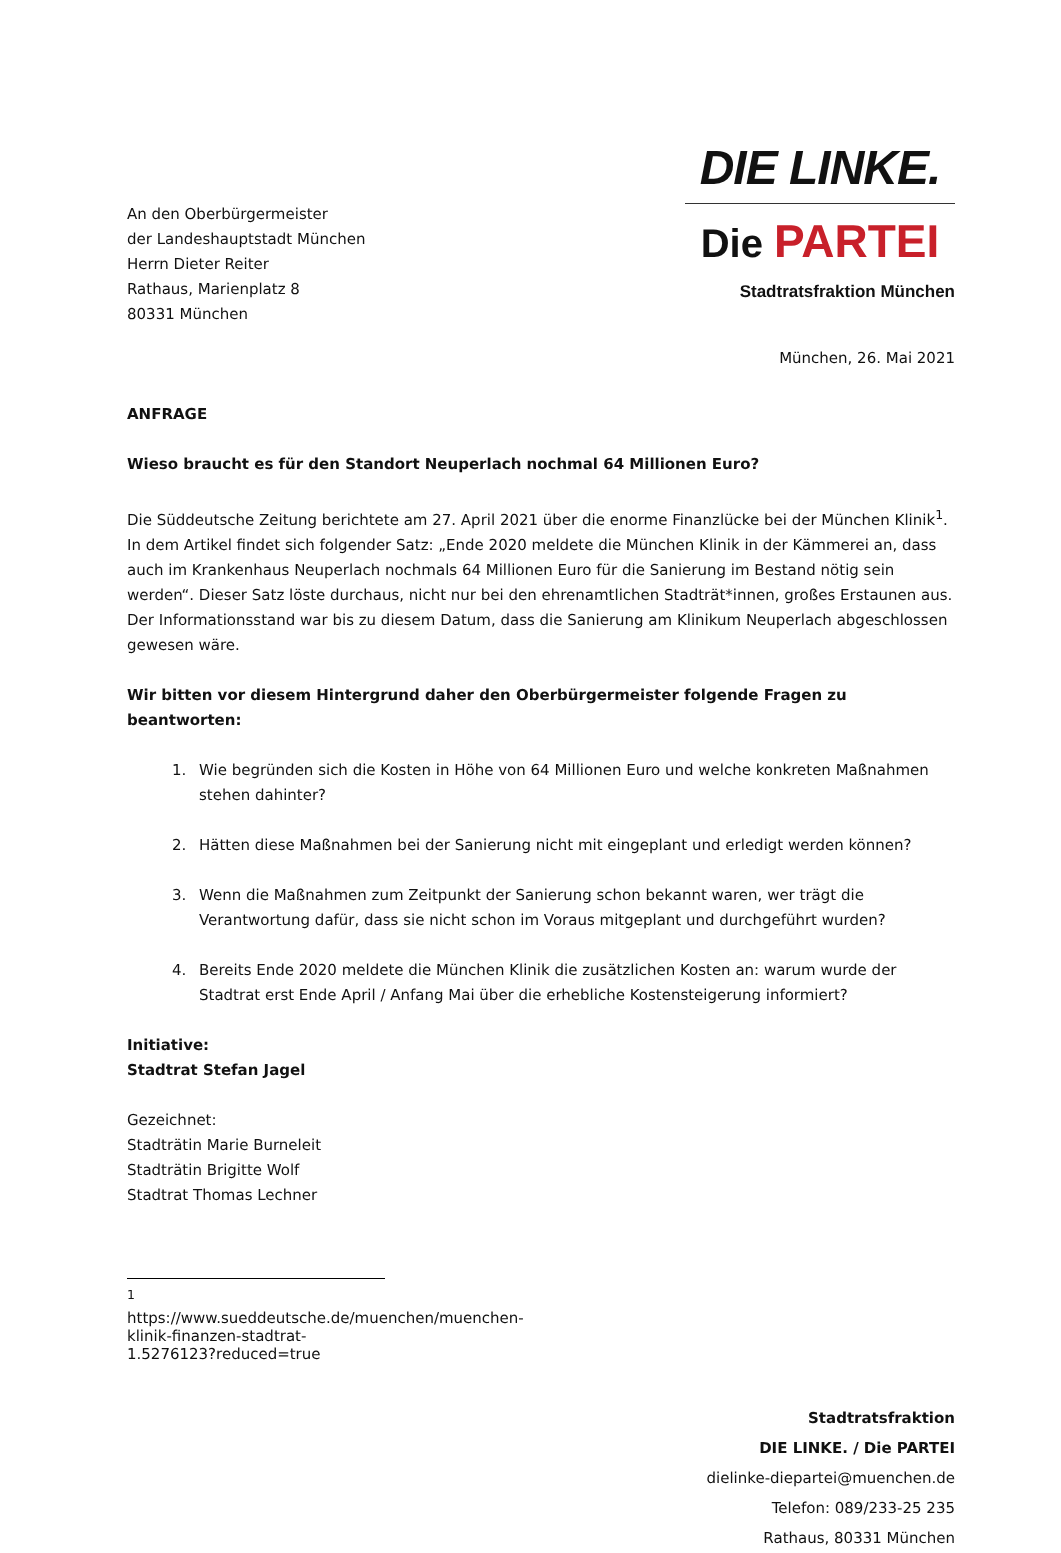An den Oberbürgermeister
der Landeshauptstadt München
Herrn Dieter Reiter
Rathaus, Marienplatz 8
80331 München
DIE LINKE.
Die PARTEI
Stadtratsfraktion München
München, 26. Mai 2021
ANFRAGE
Wieso braucht es für den Standort Neuperlach nochmal 64 Millionen Euro?
Die Süddeutsche Zeitung berichtete am 27. April 2021 über die enorme Finanzlücke bei der München Klinik<sup>1</sup>. In dem Artikel findet sich folgender Satz: „Ende 2020 meldete die München Klinik in der Kämmerei an, dass auch im Krankenhaus Neuperlach nochmals 64 Millionen Euro für die Sanierung im Bestand nötig sein werden“. Dieser Satz löste durchaus, nicht nur bei den ehrenamtlichen Stadträt*innen, großes Erstaunen aus. Der Informationsstand war bis zu diesem Datum, dass die Sanierung am Klinikum Neuperlach abgeschlossen gewesen wäre.
Wir bitten vor diesem Hintergrund daher den Oberbürgermeister folgende Fragen zu beantworten:
1. Wie begründen sich die Kosten in Höhe von 64 Millionen Euro und welche konkreten Maßnahmen stehen dahinter?
2. Hätten diese Maßnahmen bei der Sanierung nicht mit eingeplant und erledigt werden können?
3. Wenn die Maßnahmen zum Zeitpunkt der Sanierung schon bekannt waren, wer trägt die Verantwortung dafür, dass sie nicht schon im Voraus mitgeplant und durchgeführt wurden?
4. Bereits Ende 2020 meldete die München Klinik die zusätzlichen Kosten an: warum wurde der Stadtrat erst Ende April / Anfang Mai über die erhebliche Kostensteigerung informiert?
Initiative:
Stadtrat Stefan Jagel
Gezeichnet:
Stadträtin Marie Burneleit
Stadträtin Brigitte Wolf
Stadtrat Thomas Lechner
<sup>1</sup> https://www.sueddeutsche.de/muenchen/muenchen-klinik-finanzen-stadtrat-1.5276123?reduced=true
Stadtratsfraktion
DIE LINKE. / Die PARTEI
dielinke-diepartei@muenchen.de
Telefon: 089/233-25 235
Rathaus, 80331 München